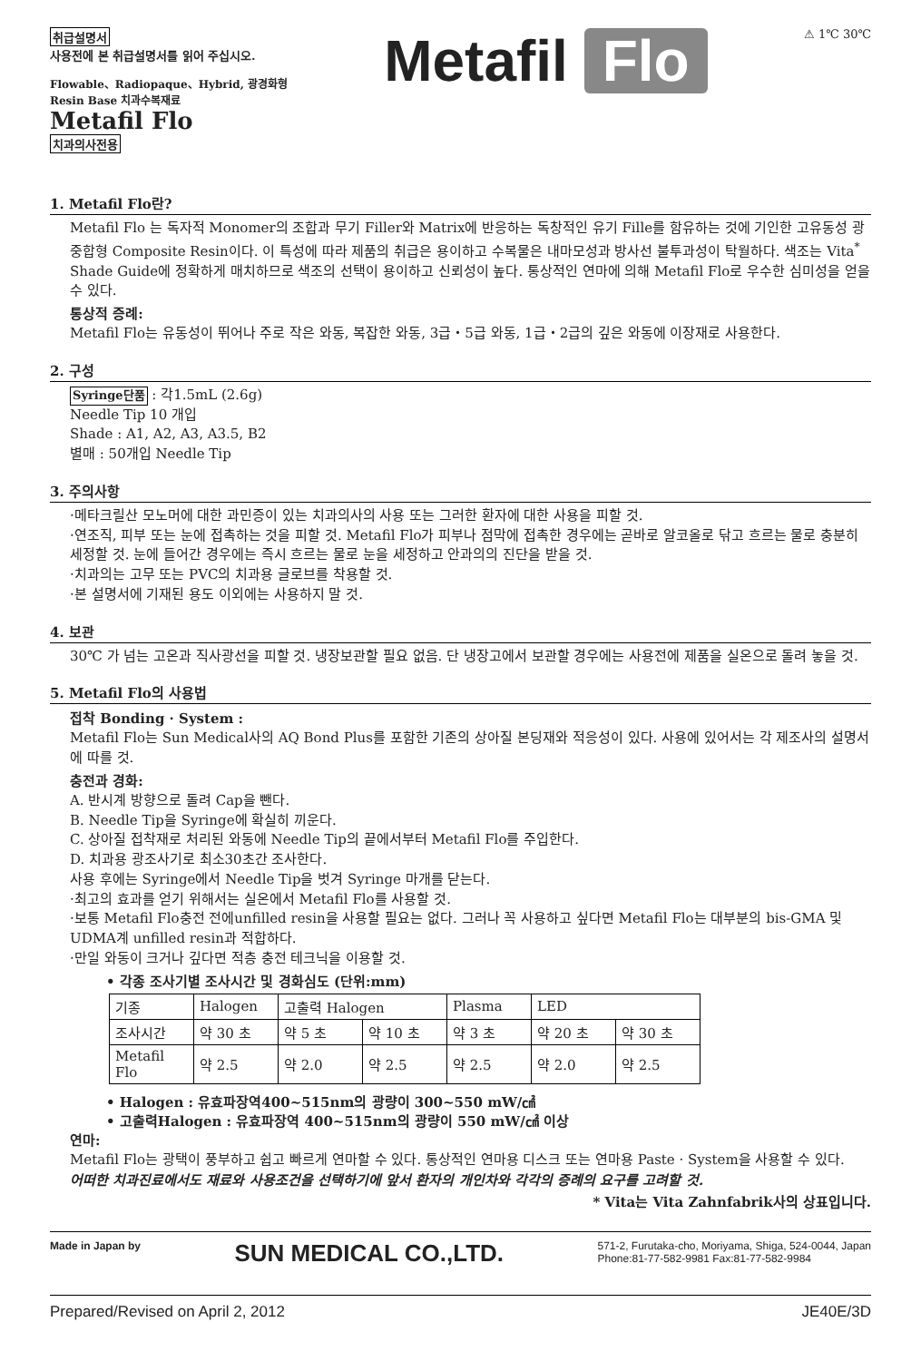취급설명서
사용전에 본 취급설명서를 읽어 주십시오.
Flowable、Radiopaque、Hybrid, 광경화형
Resin Base 치과수복재료
Metafil Flo
치과의사전용
Metafil Flo
⚠ 1℃ 30℃
1. Metafil Flo란?
Metafil Flo 는 독자적 Monomer의 조합과 무기 Filler와 Matrix에 반응하는 독창적인 유기 Fille를 함유하는 것에 기인한 고유동성 광중합형 Composite Resin이다. 이 특성에 따라 제품의 취급은 용이하고 수복물은 내마모성과 방사선 불투과성이 탁월하다. 색조는 Vita<sup>*</sup> Shade Guide에 정확하게 매치하므로 색조의 선택이 용이하고 신뢰성이 높다. 통상적인 연마에 의해 Metafil Flo로 우수한 심미성을 얻을 수 있다.
통상적 증례:
Metafil Flo는 유동성이 뛰어나 주로 작은 와동, 복잡한 와동, 3급・5급 와동, 1급・2급의 깊은 와동에 이장재로 사용한다.
2. 구성
Syringe단품 : 각1.5mL (2.6g)
Needle Tip 10 개입
Shade : A1, A2, A3, A3.5, B2
별매 : 50개입 Needle Tip
3. 주의사항
·메타크릴산 모노머에 대한 과민증이 있는 치과의사의 사용 또는 그러한 환자에 대한 사용을 피할 것.
·연조직, 피부 또는 눈에 접촉하는 것을 피할 것. Metafil Flo가 피부나 점막에 접촉한 경우에는 곧바로 알코올로 닦고 흐르는 물로 충분히 세정할 것. 눈에 들어간 경우에는 즉시 흐르는 물로 눈을 세정하고 안과의의 진단을 받을 것.
·치과의는 고무 또는 PVC의 치과용 글로브를 착용할 것.
·본 설명서에 기재된 용도 이외에는 사용하지 말 것.
4. 보관
30℃ 가 넘는 고온과 직사광선을 피할 것. 냉장보관할 필요 없음. 단 냉장고에서 보관할 경우에는 사용전에 제품을 실온으로 돌려 놓을 것.
5. Metafil Flo의 사용법
접착 Bonding · System :
Metafil Flo는 Sun Medical사의 AQ Bond Plus를 포함한 기존의 상아질 본딩재와 적응성이 있다. 사용에 있어서는 각 제조사의 설명서에 따를 것.
충전과 경화:
A. 반시계 방향으로 돌려 Cap을 뺀다.
B. Needle Tip을 Syringe에 확실히 끼운다.
C. 상아질 접착재로 처리된 와동에 Needle Tip의 끝에서부터 Metafil Flo를 주입한다.
D. 치과용 광조사기로 최소30초간 조사한다.
사용 후에는 Syringe에서 Needle Tip을 벗겨 Syringe 마개를 닫는다.
·최고의 효과를 얻기 위해서는 실온에서 Metafil Flo를 사용할 것.
·보통 Metafil Flo충전 전에unfilled resin을 사용할 필요는 없다. 그러나 꼭 사용하고 싶다면 Metafil Flo는 대부분의 bis-GMA 및 UDMA계 unfilled resin과 적합하다.
·만일 와동이 크거나 깊다면 적층 충전 테크닉을 이용할 것.
• 각종 조사기별 조사시간 및 경화심도 (단위:mm)
| 기종 | Halogen | 고출력 Halogen | | Plasma | LED | |
| --- | --- | --- | --- | --- | --- | --- |
| 조사시간 | 약 30 초 | 약 5 초 | 약 10 초 | 약 3 초 | 약 20 초 | 약 30 초 |
| Metafil Flo | 약 2.5 | 약 2.0 | 약 2.5 | 약 2.5 | 약 2.0 | 약 2.5 |
• Halogen : 유효파장역400~515nm의 광량이 300~550 mW/㎠
• 고출력Halogen : 유효파장역 400~515nm의 광량이 550 mW/㎠ 이상
연마:
Metafil Flo는 광택이 풍부하고 쉽고 빠르게 연마할 수 있다. 통상적인 연마용 디스크 또는 연마용 Paste · System을 사용할 수 있다.
어떠한 치과진료에서도 재료와 사용조건을 선택하기에 앞서 환자의 개인차와 각각의 증례의 요구를 고려할 것.
* Vita는 Vita Zahnfabrik사의 상표입니다.
Made in Japan by SUN MEDICAL CO.,LTD. 571-2, Furutaka-cho, Moriyama, Shiga, 524-0044, Japan
Phone:81-77-582-9981 Fax:81-77-582-9984
Prepared/Revised on April 2, 2012 JE40E/3D